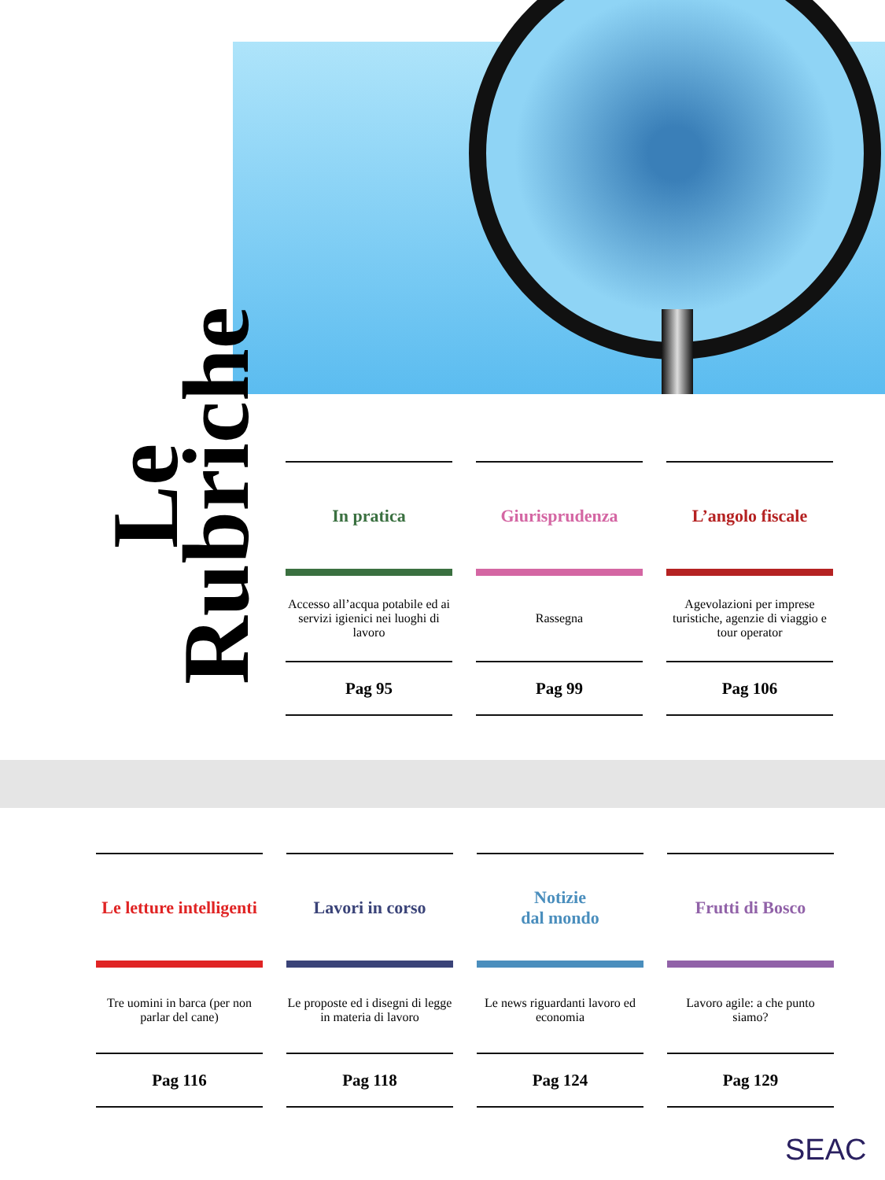Le Rubriche
In pratica
Accesso all’acqua potabile ed ai servizi igienici nei luoghi di lavoro
Pag 95
Giurisprudenza
Rassegna
Pag 99
L’angolo fiscale
Agevolazioni per imprese turistiche, agenzie di viaggio e tour operator
Pag 106
Le letture intelligenti
Tre uomini in barca (per non parlar del cane)
Pag 116
Lavori in corso
Le proposte ed i disegni di legge in materia di lavoro
Pag 118
Notizie
dal mondo
Le news riguardanti lavoro ed economia
Pag 124
Frutti di Bosco
Lavoro agile: a che punto siamo?
Pag 129
SEAC